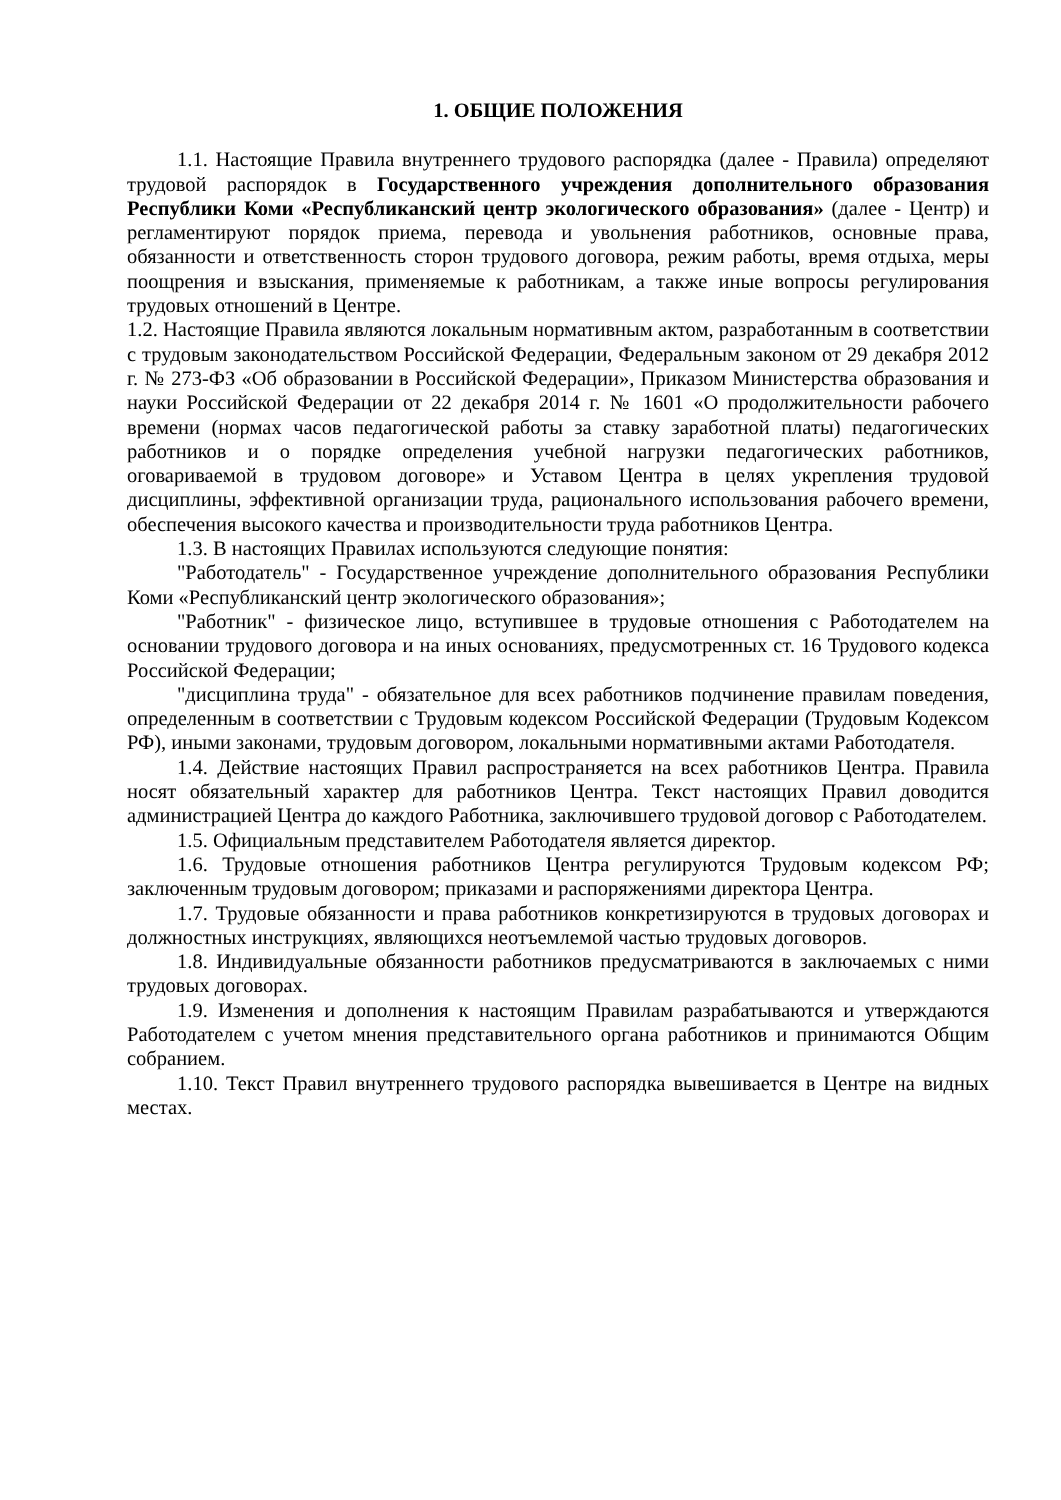1. ОБЩИЕ ПОЛОЖЕНИЯ
1.1. Настоящие Правила внутреннего трудового распорядка (далее - Правила) определяют трудовой распорядок в Государственного учреждения дополнительного образования Республики Коми «Республиканский центр экологического образования» (далее - Центр) и регламентируют порядок приема, перевода и увольнения работников, основные права, обязанности и ответственность сторон трудового договора, режим работы, время отдыха, меры поощрения и взыскания, применяемые к работникам, а также иные вопросы регулирования трудовых отношений в Центре.
1.2. Настоящие Правила являются локальным нормативным актом, разработанным в соответствии с трудовым законодательством Российской Федерации, Федеральным законом от 29 декабря 2012 г. № 273-ФЗ «Об образовании в Российской Федерации», Приказом Министерства образования и науки Российской Федерации от 22 декабря 2014 г. № 1601 «О продолжительности рабочего времени (нормах часов педагогической работы за ставку заработной платы) педагогических работников и о порядке определения учебной нагрузки педагогических работников, оговариваемой в трудовом договоре» и Уставом Центра в целях укрепления трудовой дисциплины, эффективной организации труда, рационального использования рабочего времени, обеспечения высокого качества и производительности труда работников Центра.
1.3. В настоящих Правилах используются следующие понятия:
"Работодатель" - Государственное учреждение дополнительного образования Республики Коми «Республиканский центр экологического образования»;
"Работник" - физическое лицо, вступившее в трудовые отношения с Работодателем на основании трудового договора и на иных основаниях, предусмотренных ст. 16 Трудового кодекса Российской Федерации;
"дисциплина труда" - обязательное для всех работников подчинение правилам поведения, определенным в соответствии с Трудовым кодексом Российской Федерации (Трудовым Кодексом РФ), иными законами, трудовым договором, локальными нормативными актами Работодателя.
1.4. Действие настоящих Правил распространяется на всех работников Центра. Правила носят обязательный характер для работников Центра. Текст настоящих Правил доводится администрацией Центра до каждого Работника, заключившего трудовой договор с Работодателем.
1.5. Официальным представителем Работодателя является директор.
1.6. Трудовые отношения работников Центра регулируются Трудовым кодексом РФ; заключенным трудовым договором; приказами и распоряжениями директора Центра.
1.7. Трудовые обязанности и права работников конкретизируются в трудовых договорах и должностных инструкциях, являющихся неотъемлемой частью трудовых договоров.
1.8. Индивидуальные обязанности работников предусматриваются в заключаемых с ними трудовых договорах.
1.9. Изменения и дополнения к настоящим Правилам разрабатываются и утверждаются Работодателем с учетом мнения представительного органа работников и принимаются Общим собранием.
1.10. Текст Правил внутреннего трудового распорядка вывешивается в Центре на видных местах.